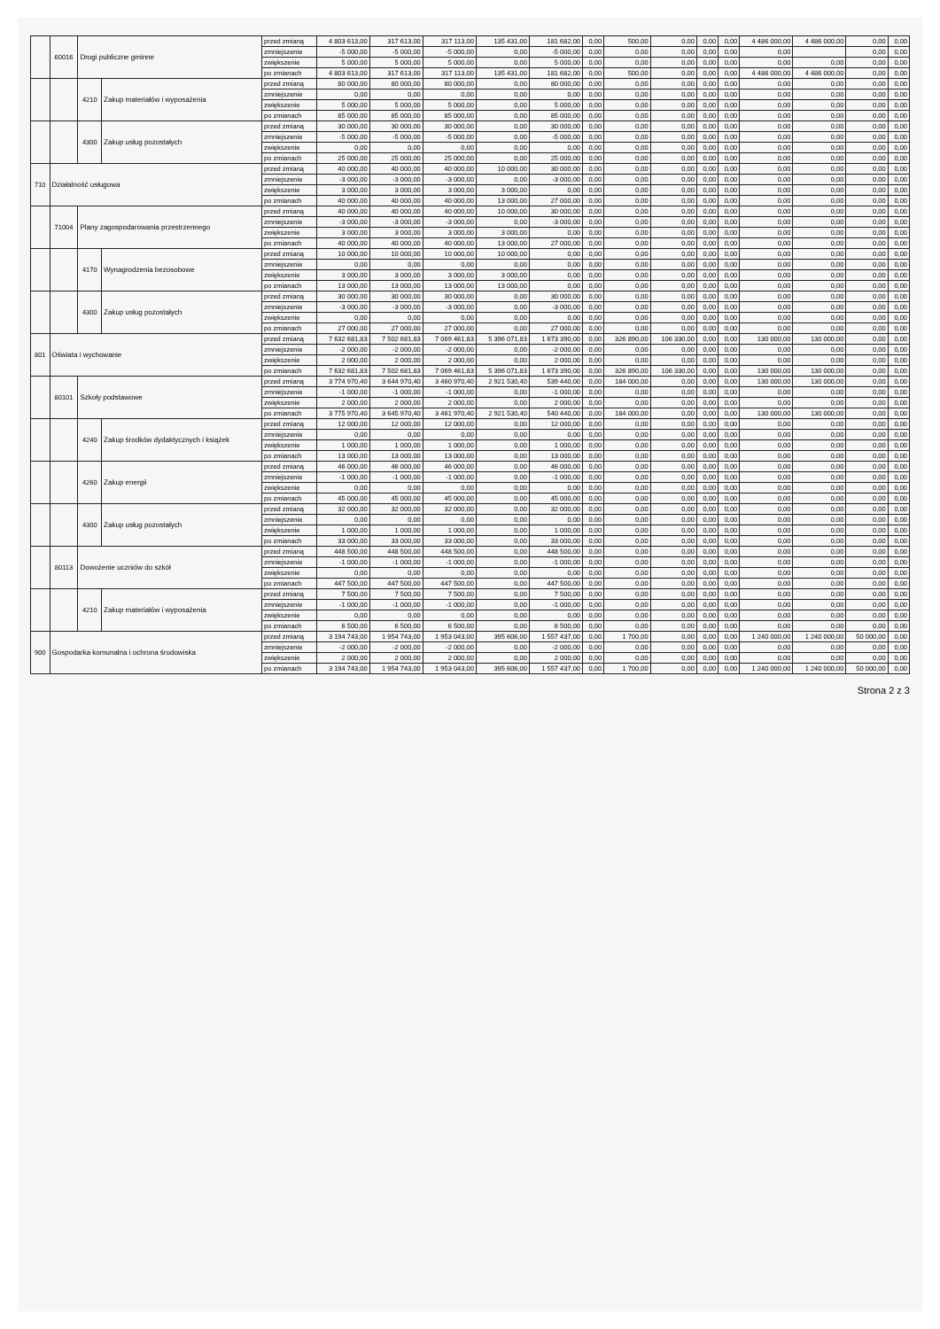| | 60016 | Drogi publiczne gminne | | przed zmianą | 4 803 613,00 | 317 613,00 | 317 113,00 | 135 431,00 | 181 682,00 | 0,00 | 500,00 | 0,00 | 0,00 | 0,00 | 4 486 000,00 | 4 486 000,00 | 0,00 | 0,00 |
| | | | | zmniejszenie | -5 000,00 | -5 000,00 | -5 000,00 | 0,00 | -5 000,00 | 0,00 | 0,00 | 0,00 | 0,00 | 0,00 | 0,00 | | 0,00 | 0,00 |
| | | | | zwiększenie | 5 000,00 | 5 000,00 | 5 000,00 | 0,00 | 5 000,00 | 0,00 | 0,00 | 0,00 | 0,00 | 0,00 | 0,00 | 0,00 | 0,00 | 0,00 |
| | | | | po zmianach | 4 803 613,00 | 317 613,00 | 317 113,00 | 135 431,00 | 181 682,00 | 0,00 | 500,00 | 0,00 | 0,00 | 0,00 | 4 486 000,00 | 4 486 000,00 | 0,00 | 0,00 |
| | | 4210 | Zakup materiałów i wyposażenia | przed zmianą | 80 000,00 | 80 000,00 | 80 000,00 | 0,00 | 80 000,00 | 0,00 | 0,00 | 0,00 | 0,00 | 0,00 | 0,00 | 0,00 | 0,00 | 0,00 |
| | | | | zmniejszenie | 0,00 | 0,00 | 0,00 | 0,00 | 0,00 | 0,00 | 0,00 | 0,00 | 0,00 | 0,00 | 0,00 | 0,00 | 0,00 | 0,00 |
| | | | | zwiększenie | 5 000,00 | 5 000,00 | 5 000,00 | 0,00 | 5 000,00 | 0,00 | 0,00 | 0,00 | 0,00 | 0,00 | 0,00 | 0,00 | 0,00 | 0,00 |
| | | | | po zmianach | 85 000,00 | 85 000,00 | 85 000,00 | 0,00 | 85 000,00 | 0,00 | 0,00 | 0,00 | 0,00 | 0,00 | 0,00 | 0,00 | 0,00 | 0,00 |
| | | 4300 | Zakup usług pozostałych | przed zmianą | 30 000,00 | 30 000,00 | 30 000,00 | 0,00 | 30 000,00 | 0,00 | 0,00 | 0,00 | 0,00 | 0,00 | 0,00 | 0,00 | 0,00 | 0,00 |
| | | | | zmniejszenie | -5 000,00 | -5 000,00 | -5 000,00 | 0,00 | -5 000,00 | 0,00 | 0,00 | 0,00 | 0,00 | 0,00 | 0,00 | 0,00 | 0,00 | 0,00 |
| | | | | zwiększenie | 0,00 | 0,00 | 0,00 | 0,00 | 0,00 | 0,00 | 0,00 | 0,00 | 0,00 | 0,00 | 0,00 | 0,00 | 0,00 | 0,00 |
| | | | | po zmianach | 25 000,00 | 25 000,00 | 25 000,00 | 0,00 | 25 000,00 | 0,00 | 0,00 | 0,00 | 0,00 | 0,00 | 0,00 | 0,00 | 0,00 | 0,00 |
| 710 | Działalność usługowa | | | przed zmianą | 40 000,00 | 40 000,00 | 40 000,00 | 10 000,00 | 30 000,00 | 0,00 | 0,00 | 0,00 | 0,00 | 0,00 | 0,00 | 0,00 | 0,00 | 0,00 |
| | | | | zmniejszenie | -3 000,00 | -3 000,00 | -3 000,00 | 0,00 | -3 000,00 | 0,00 | 0,00 | 0,00 | 0,00 | 0,00 | 0,00 | 0,00 | 0,00 | 0,00 |
| | | | | zwiększenie | 3 000,00 | 3 000,00 | 3 000,00 | 3 000,00 | 0,00 | 0,00 | 0,00 | 0,00 | 0,00 | 0,00 | 0,00 | 0,00 | 0,00 | 0,00 |
| | | | | po zmianach | 40 000,00 | 40 000,00 | 40 000,00 | 13 000,00 | 27 000,00 | 0,00 | 0,00 | 0,00 | 0,00 | 0,00 | 0,00 | 0,00 | 0,00 | 0,00 |
| | 71004 | Plany zagospodarowania przestrzennego | | przed zmianą | 40 000,00 | 40 000,00 | 40 000,00 | 10 000,00 | 30 000,00 | 0,00 | 0,00 | 0,00 | 0,00 | 0,00 | 0,00 | 0,00 | 0,00 | 0,00 |
| | | | | zmniejszenie | -3 000,00 | -3 000,00 | -3 000,00 | 0,00 | -3 000,00 | 0,00 | 0,00 | 0,00 | 0,00 | 0,00 | 0,00 | 0,00 | 0,00 | 0,00 |
| | | | | zwiększenie | 3 000,00 | 3 000,00 | 3 000,00 | 3 000,00 | 0,00 | 0,00 | 0,00 | 0,00 | 0,00 | 0,00 | 0,00 | 0,00 | 0,00 | 0,00 |
| | | | | po zmianach | 40 000,00 | 40 000,00 | 40 000,00 | 13 000,00 | 27 000,00 | 0,00 | 0,00 | 0,00 | 0,00 | 0,00 | 0,00 | 0,00 | 0,00 | 0,00 |
| | | 4170 | Wynagrodzenia bezosobowe | przed zmianą | 10 000,00 | 10 000,00 | 10 000,00 | 10 000,00 | 0,00 | 0,00 | 0,00 | 0,00 | 0,00 | 0,00 | 0,00 | 0,00 | 0,00 | 0,00 |
| | | | | zmniejszenie | 0,00 | 0,00 | 0,00 | 0,00 | 0,00 | 0,00 | 0,00 | 0,00 | 0,00 | 0,00 | 0,00 | 0,00 | 0,00 | 0,00 |
| | | | | zwiększenie | 3 000,00 | 3 000,00 | 3 000,00 | 3 000,00 | 0,00 | 0,00 | 0,00 | 0,00 | 0,00 | 0,00 | 0,00 | 0,00 | 0,00 | 0,00 |
| | | | | po zmianach | 13 000,00 | 13 000,00 | 13 000,00 | 13 000,00 | 0,00 | 0,00 | 0,00 | 0,00 | 0,00 | 0,00 | 0,00 | 0,00 | 0,00 | 0,00 |
| | | 4300 | Zakup usług pozostałych | przed zmianą | 30 000,00 | 30 000,00 | 30 000,00 | 0,00 | 30 000,00 | 0,00 | 0,00 | 0,00 | 0,00 | 0,00 | 0,00 | 0,00 | 0,00 | 0,00 |
| | | | | zmniejszenie | -3 000,00 | -3 000,00 | -3 000,00 | 0,00 | -3 000,00 | 0,00 | 0,00 | 0,00 | 0,00 | 0,00 | 0,00 | 0,00 | 0,00 | 0,00 |
| | | | | zwiększenie | 0,00 | 0,00 | 0,00 | 0,00 | 0,00 | 0,00 | 0,00 | 0,00 | 0,00 | 0,00 | 0,00 | 0,00 | 0,00 | 0,00 |
| | | | | po zmianach | 27 000,00 | 27 000,00 | 27 000,00 | 0,00 | 27 000,00 | 0,00 | 0,00 | 0,00 | 0,00 | 0,00 | 0,00 | 0,00 | 0,00 | 0,00 |
| 801 | Oświata i wychowanie | | | przed zmianą | 7 632 681,83 | 7 502 681,83 | 7 069 461,83 | 5 396 071,83 | 1 673 390,00 | 0,00 | 326 890,00 | 106 330,00 | 0,00 | 0,00 | 130 000,00 | 130 000,00 | 0,00 | 0,00 |
| | | | | zmniejszenie | -2 000,00 | -2 000,00 | -2 000,00 | 0,00 | -2 000,00 | 0,00 | 0,00 | 0,00 | 0,00 | 0,00 | 0,00 | 0,00 | 0,00 | 0,00 |
| | | | | zwiększenie | 2 000,00 | 2 000,00 | 2 000,00 | 0,00 | 2 000,00 | 0,00 | 0,00 | 0,00 | 0,00 | 0,00 | 0,00 | 0,00 | 0,00 | 0,00 |
| | | | | po zmianach | 7 632 681,83 | 7 502 681,83 | 7 069 461,83 | 5 396 071,83 | 1 673 390,00 | 0,00 | 326 890,00 | 106 330,00 | 0,00 | 0,00 | 130 000,00 | 130 000,00 | 0,00 | 0,00 |
| | 80101 | Szkoły podstawowe | | przed zmianą | 3 774 970,40 | 3 644 970,40 | 3 460 970,40 | 2 921 530,40 | 539 440,00 | 0,00 | 184 000,00 | 0,00 | 0,00 | 0,00 | 130 000,00 | 130 000,00 | 0,00 | 0,00 |
| | | | | zmniejszenie | -1 000,00 | -1 000,00 | -1 000,00 | 0,00 | -1 000,00 | 0,00 | 0,00 | 0,00 | 0,00 | 0,00 | 0,00 | 0,00 | 0,00 | 0,00 |
| | | | | zwiększenie | 2 000,00 | 2 000,00 | 2 000,00 | 0,00 | 2 000,00 | 0,00 | 0,00 | 0,00 | 0,00 | 0,00 | 0,00 | 0,00 | 0,00 | 0,00 |
| | | | | po zmianach | 3 775 970,40 | 3 645 970,40 | 3 461 970,40 | 2 921 530,40 | 540 440,00 | 0,00 | 184 000,00 | 0,00 | 0,00 | 0,00 | 130 000,00 | 130 000,00 | 0,00 | 0,00 |
| | | 4240 | Zakup środków dydaktycznych i książek | przed zmianą | 12 000,00 | 12 000,00 | 12 000,00 | 0,00 | 12 000,00 | 0,00 | 0,00 | 0,00 | 0,00 | 0,00 | 0,00 | 0,00 | 0,00 | 0,00 |
| | | | | zmniejszenie | 0,00 | 0,00 | 0,00 | 0,00 | 0,00 | 0,00 | 0,00 | 0,00 | 0,00 | 0,00 | 0,00 | 0,00 | 0,00 | 0,00 |
| | | | | zwiększenie | 1 000,00 | 1 000,00 | 1 000,00 | 0,00 | 1 000,00 | 0,00 | 0,00 | 0,00 | 0,00 | 0,00 | 0,00 | 0,00 | 0,00 | 0,00 |
| | | | | po zmianach | 13 000,00 | 13 000,00 | 13 000,00 | 0,00 | 13 000,00 | 0,00 | 0,00 | 0,00 | 0,00 | 0,00 | 0,00 | 0,00 | 0,00 | 0,00 |
| | | 4260 | Zakup energii | przed zmianą | 46 000,00 | 46 000,00 | 46 000,00 | 0,00 | 46 000,00 | 0,00 | 0,00 | 0,00 | 0,00 | 0,00 | 0,00 | 0,00 | 0,00 | 0,00 |
| | | | | zmniejszenie | -1 000,00 | -1 000,00 | -1 000,00 | 0,00 | -1 000,00 | 0,00 | 0,00 | 0,00 | 0,00 | 0,00 | 0,00 | 0,00 | 0,00 | 0,00 |
| | | | | zwiększenie | 0,00 | 0,00 | 0,00 | 0,00 | 0,00 | 0,00 | 0,00 | 0,00 | 0,00 | 0,00 | 0,00 | 0,00 | 0,00 | 0,00 |
| | | | | po zmianach | 45 000,00 | 45 000,00 | 45 000,00 | 0,00 | 45 000,00 | 0,00 | 0,00 | 0,00 | 0,00 | 0,00 | 0,00 | 0,00 | 0,00 | 0,00 |
| | | 4300 | Zakup usług pozostałych | przed zmianą | 32 000,00 | 32 000,00 | 32 000,00 | 0,00 | 32 000,00 | 0,00 | 0,00 | 0,00 | 0,00 | 0,00 | 0,00 | 0,00 | 0,00 | 0,00 |
| | | | | zmniejszenie | 0,00 | 0,00 | 0,00 | 0,00 | 0,00 | 0,00 | 0,00 | 0,00 | 0,00 | 0,00 | 0,00 | 0,00 | 0,00 | 0,00 |
| | | | | zwiększenie | 1 000,00 | 1 000,00 | 1 000,00 | 0,00 | 1 000,00 | 0,00 | 0,00 | 0,00 | 0,00 | 0,00 | 0,00 | 0,00 | 0,00 | 0,00 |
| | | | | po zmianach | 33 000,00 | 33 000,00 | 33 000,00 | 0,00 | 33 000,00 | 0,00 | 0,00 | 0,00 | 0,00 | 0,00 | 0,00 | 0,00 | 0,00 | 0,00 |
| | 80113 | Dowożenie uczniów do szkół | | przed zmianą | 448 500,00 | 448 500,00 | 448 500,00 | 0,00 | 448 500,00 | 0,00 | 0,00 | 0,00 | 0,00 | 0,00 | 0,00 | 0,00 | 0,00 | 0,00 |
| | | | | zmniejszenie | -1 000,00 | -1 000,00 | -1 000,00 | 0,00 | -1 000,00 | 0,00 | 0,00 | 0,00 | 0,00 | 0,00 | 0,00 | 0,00 | 0,00 | 0,00 |
| | | | | zwiększenie | 0,00 | 0,00 | 0,00 | 0,00 | 0,00 | 0,00 | 0,00 | 0,00 | 0,00 | 0,00 | 0,00 | 0,00 | 0,00 | 0,00 |
| | | | | po zmianach | 447 500,00 | 447 500,00 | 447 500,00 | 0,00 | 447 500,00 | 0,00 | 0,00 | 0,00 | 0,00 | 0,00 | 0,00 | 0,00 | 0,00 | 0,00 |
| | | 4210 | Zakup materiałów i wyposażenia | przed zmianą | 7 500,00 | 7 500,00 | 7 500,00 | 0,00 | 7 500,00 | 0,00 | 0,00 | 0,00 | 0,00 | 0,00 | 0,00 | 0,00 | 0,00 | 0,00 |
| | | | | zmniejszenie | -1 000,00 | -1 000,00 | -1 000,00 | 0,00 | -1 000,00 | 0,00 | 0,00 | 0,00 | 0,00 | 0,00 | 0,00 | 0,00 | 0,00 | 0,00 |
| | | | | zwiększenie | 0,00 | 0,00 | 0,00 | 0,00 | 0,00 | 0,00 | 0,00 | 0,00 | 0,00 | 0,00 | 0,00 | 0,00 | 0,00 | 0,00 |
| | | | | po zmianach | 6 500,00 | 6 500,00 | 6 500,00 | 0,00 | 6 500,00 | 0,00 | 0,00 | 0,00 | 0,00 | 0,00 | 0,00 | 0,00 | 0,00 | 0,00 |
| 900 | Gospodarka komunalna i ochrona środowiska | | | przed zmianą | 3 194 743,00 | 1 954 743,00 | 1 953 043,00 | 395 606,00 | 1 557 437,00 | 0,00 | 1 700,00 | 0,00 | 0,00 | 0,00 | 1 240 000,00 | 1 240 000,00 | 50 000,00 | 0,00 |
| | | | | zmniejszenie | -2 000,00 | -2 000,00 | -2 000,00 | 0,00 | -2 000,00 | 0,00 | 0,00 | 0,00 | 0,00 | 0,00 | 0,00 | 0,00 | 0,00 | 0,00 |
| | | | | zwiększenie | 2 000,00 | 2 000,00 | 2 000,00 | 0,00 | 2 000,00 | 0,00 | 0,00 | 0,00 | 0,00 | 0,00 | 0,00 | 0,00 | 0,00 | 0,00 |
| | | | | po zmianach | 3 194 743,00 | 1 954 743,00 | 1 953 043,00 | 395 606,00 | 1 557 437,00 | 0,00 | 1 700,00 | 0,00 | 0,00 | 0,00 | 1 240 000,00 | 1 240 000,00 | 50 000,00 | 0,00 |
Strona 2 z 3